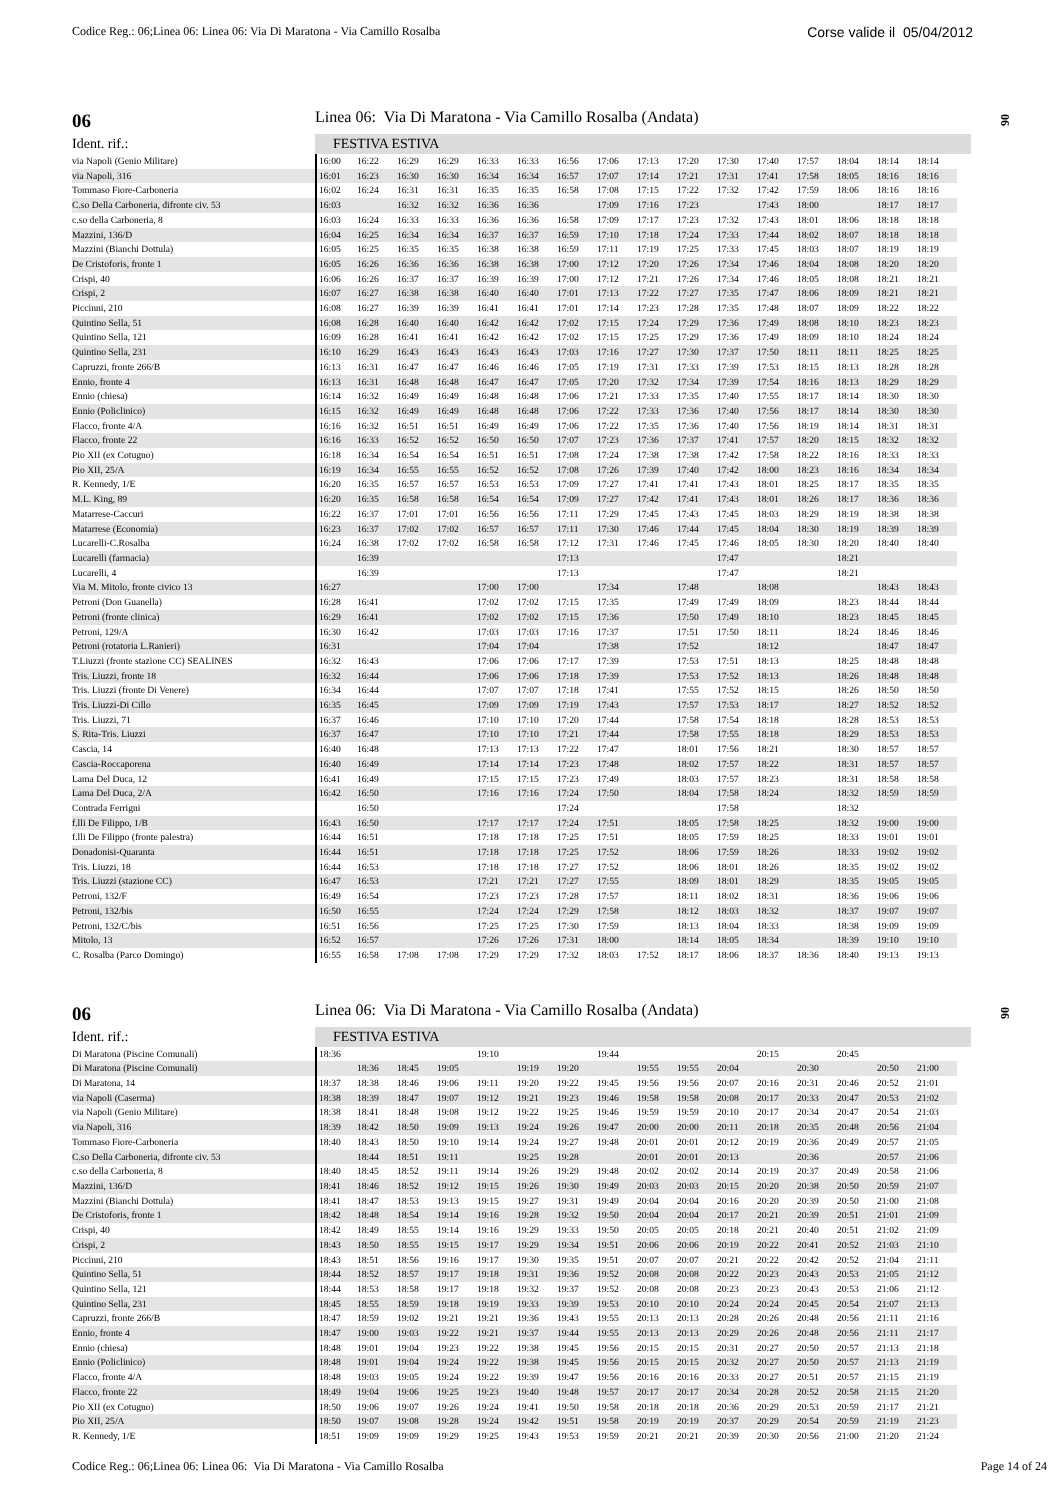Codice Reg.: 06;Linea 06: Linea 06: Via Di Maratona - Via Camillo Rosalba Corse valide il 05/04/2012
06 Linea 06: Via Di Maratona - Via Camillo Rosalba (Andata)
06
Ident. rif.: FESTIVA ESTIVA
| via Napoli (Genio Militare) | 16:00 | 16:22 | 16:29 | 16:29 | 16:33 | 16:33 | 16:56 | 17:06 | 17:13 | 17:20 | 17:30 | 17:40 | 17:57 | 18:04 | 18:14 | 18:14 |
| via Napoli, 316 | 16:01 | 16:23 | 16:30 | 16:30 | 16:34 | 16:34 | 16:57 | 17:07 | 17:14 | 17:21 | 17:31 | 17:41 | 17:58 | 18:05 | 18:16 | 18:16 |
| Tommaso Fiore-Carboneria | 16:02 | 16:24 | 16:31 | 16:31 | 16:35 | 16:35 | 16:58 | 17:08 | 17:15 | 17:22 | 17:32 | 17:42 | 17:59 | 18:06 | 18:16 | 18:16 |
| C.so Della Carboneria, difronte civ. 53 | 16:03 | | 16:32 | 16:32 | 16:36 | 16:36 | | 17:09 | 17:16 | 17:23 | | 17:43 | 18:00 | | 18:17 | 18:17 |
| c.so della Carboneria, 8 | 16:03 | 16:24 | 16:33 | 16:33 | 16:36 | 16:36 | 16:58 | 17:09 | 17:17 | 17:23 | 17:32 | 17:43 | 18:01 | 18:06 | 18:18 | 18:18 |
| Mazzini, 136/D | 16:04 | 16:25 | 16:34 | 16:34 | 16:37 | 16:37 | 16:59 | 17:10 | 17:18 | 17:24 | 17:33 | 17:44 | 18:02 | 18:07 | 18:18 | 18:18 |
| Mazzini (Bianchi Dottula) | 16:05 | 16:25 | 16:35 | 16:35 | 16:38 | 16:38 | 16:59 | 17:11 | 17:19 | 17:25 | 17:33 | 17:45 | 18:03 | 18:07 | 18:19 | 18:19 |
| De Cristoforis, fronte 1 | 16:05 | 16:26 | 16:36 | 16:36 | 16:38 | 16:38 | 17:00 | 17:12 | 17:20 | 17:26 | 17:34 | 17:46 | 18:04 | 18:08 | 18:20 | 18:20 |
| Crispi, 40 | 16:06 | 16:26 | 16:37 | 16:37 | 16:39 | 16:39 | 17:00 | 17:12 | 17:21 | 17:26 | 17:34 | 17:46 | 18:05 | 18:08 | 18:21 | 18:21 |
| Crispi, 2 | 16:07 | 16:27 | 16:38 | 16:38 | 16:40 | 16:40 | 17:01 | 17:13 | 17:22 | 17:27 | 17:35 | 17:47 | 18:06 | 18:09 | 18:21 | 18:21 |
| Piccinni, 210 | 16:08 | 16:27 | 16:39 | 16:39 | 16:41 | 16:41 | 17:01 | 17:14 | 17:23 | 17:28 | 17:35 | 17:48 | 18:07 | 18:09 | 18:22 | 18:22 |
| Quintino Sella, 51 | 16:08 | 16:28 | 16:40 | 16:40 | 16:42 | 16:42 | 17:02 | 17:15 | 17:24 | 17:29 | 17:36 | 17:49 | 18:08 | 18:10 | 18:23 | 18:23 |
| Quintino Sella, 121 | 16:09 | 16:28 | 16:41 | 16:41 | 16:42 | 16:42 | 17:02 | 17:15 | 17:25 | 17:29 | 17:36 | 17:49 | 18:09 | 18:10 | 18:24 | 18:24 |
| Quintino Sella, 231 | 16:10 | 16:29 | 16:43 | 16:43 | 16:43 | 16:43 | 17:03 | 17:16 | 17:27 | 17:30 | 17:37 | 17:50 | 18:11 | 18:11 | 18:25 | 18:25 |
| Capruzzi, fronte 266/B | 16:13 | 16:31 | 16:47 | 16:47 | 16:46 | 16:46 | 17:05 | 17:19 | 17:31 | 17:33 | 17:39 | 17:53 | 18:15 | 18:13 | 18:28 | 18:28 |
| Ennio, fronte 4 | 16:13 | 16:31 | 16:48 | 16:48 | 16:47 | 16:47 | 17:05 | 17:20 | 17:32 | 17:34 | 17:39 | 17:54 | 18:16 | 18:13 | 18:29 | 18:29 |
| Ennio (chiesa) | 16:14 | 16:32 | 16:49 | 16:49 | 16:48 | 16:48 | 17:06 | 17:21 | 17:33 | 17:35 | 17:40 | 17:55 | 18:17 | 18:14 | 18:30 | 18:30 |
| Ennio (Policlinico) | 16:15 | 16:32 | 16:49 | 16:49 | 16:48 | 16:48 | 17:06 | 17:22 | 17:33 | 17:36 | 17:40 | 17:56 | 18:17 | 18:14 | 18:30 | 18:30 |
| Flacco, fronte 4/A | 16:16 | 16:32 | 16:51 | 16:51 | 16:49 | 16:49 | 17:06 | 17:22 | 17:35 | 17:36 | 17:40 | 17:56 | 18:19 | 18:14 | 18:31 | 18:31 |
| Flacco, fronte 22 | 16:16 | 16:33 | 16:52 | 16:52 | 16:50 | 16:50 | 17:07 | 17:23 | 17:36 | 17:37 | 17:41 | 17:57 | 18:20 | 18:15 | 18:32 | 18:32 |
| Pio XII (ex Cotugno) | 16:18 | 16:34 | 16:54 | 16:54 | 16:51 | 16:51 | 17:08 | 17:24 | 17:38 | 17:38 | 17:42 | 17:58 | 18:22 | 18:16 | 18:33 | 18:33 |
| Pio XII, 25/A | 16:19 | 16:34 | 16:55 | 16:55 | 16:52 | 16:52 | 17:08 | 17:26 | 17:39 | 17:40 | 17:42 | 18:00 | 18:23 | 18:16 | 18:34 | 18:34 |
| R. Kennedy, 1/E | 16:20 | 16:35 | 16:57 | 16:57 | 16:53 | 16:53 | 17:09 | 17:27 | 17:41 | 17:41 | 17:43 | 18:01 | 18:25 | 18:17 | 18:35 | 18:35 |
| M.L. King, 89 | 16:20 | 16:35 | 16:58 | 16:58 | 16:54 | 16:54 | 17:09 | 17:27 | 17:42 | 17:41 | 17:43 | 18:01 | 18:26 | 18:17 | 18:36 | 18:36 |
| Matarrese-Caccuri | 16:22 | 16:37 | 17:01 | 17:01 | 16:56 | 16:56 | 17:11 | 17:29 | 17:45 | 17:43 | 17:45 | 18:03 | 18:29 | 18:19 | 18:38 | 18:38 |
| Matarrese (Economia) | 16:23 | 16:37 | 17:02 | 17:02 | 16:57 | 16:57 | 17:11 | 17:30 | 17:46 | 17:44 | 17:45 | 18:04 | 18:30 | 18:19 | 18:39 | 18:39 |
| Lucarelli-C.Rosalba | 16:24 | 16:38 | 17:02 | 17:02 | 16:58 | 16:58 | 17:12 | 17:31 | 17:46 | 17:45 | 17:46 | 18:05 | 18:30 | 18:20 | 18:40 | 18:40 |
| Lucarelli (farmacia) | | 16:39 | | | | | 17:13 | | | | 17:47 | | | 18:21 | | |
| Lucarelli, 4 | | 16:39 | | | | | 17:13 | | | | 17:47 | | | 18:21 | | |
| Via M. Mitolo, fronte civico 13 | 16:27 | | | | 17:00 | 17:00 | | 17:34 | | 17:48 | | 18:08 | | | 18:43 | 18:43 |
| Petroni (Don Guanella) | 16:28 | 16:41 | | | 17:02 | 17:02 | 17:15 | 17:35 | | 17:49 | 17:49 | 18:09 | | 18:23 | 18:44 | 18:44 |
| Petroni (fronte clinica) | 16:29 | 16:41 | | | 17:02 | 17:02 | 17:15 | 17:36 | | 17:50 | 17:49 | 18:10 | | 18:23 | 18:45 | 18:45 |
| Petroni, 129/A | 16:30 | 16:42 | | | 17:03 | 17:03 | 17:16 | 17:37 | | 17:51 | 17:50 | 18:11 | | 18:24 | 18:46 | 18:46 |
| Petroni (rotatoria L.Ranieri) | 16:31 | | | | 17:04 | 17:04 | | 17:38 | | 17:52 | | 18:12 | | | 18:47 | 18:47 |
| T.Liuzzi (fronte stazione CC) SEALINES | 16:32 | 16:43 | | | 17:06 | 17:06 | 17:17 | 17:39 | | 17:53 | 17:51 | 18:13 | | 18:25 | 18:48 | 18:48 |
| Tris. Liuzzi, fronte 18 | 16:32 | 16:44 | | | 17:06 | 17:06 | 17:18 | 17:39 | | 17:53 | 17:52 | 18:13 | | 18:26 | 18:48 | 18:48 |
| Tris. Liuzzi (fronte Di Venere) | 16:34 | 16:44 | | | 17:07 | 17:07 | 17:18 | 17:41 | | 17:55 | 17:52 | 18:15 | | 18:26 | 18:50 | 18:50 |
| Tris. Liuzzi-Di Cillo | 16:35 | 16:45 | | | 17:09 | 17:09 | 17:19 | 17:43 | | 17:57 | 17:53 | 18:17 | | 18:27 | 18:52 | 18:52 |
| Tris. Liuzzi, 71 | 16:37 | 16:46 | | | 17:10 | 17:10 | 17:20 | 17:44 | | 17:58 | 17:54 | 18:18 | | 18:28 | 18:53 | 18:53 |
| S. Rita-Tris. Liuzzi | 16:37 | 16:47 | | | 17:10 | 17:10 | 17:21 | 17:44 | | 17:58 | 17:55 | 18:18 | | 18:29 | 18:53 | 18:53 |
| Cascia, 14 | 16:40 | 16:48 | | | 17:13 | 17:13 | 17:22 | 17:47 | | 18:01 | 17:56 | 18:21 | | 18:30 | 18:57 | 18:57 |
| Cascia-Roccaporena | 16:40 | 16:49 | | | 17:14 | 17:14 | 17:23 | 17:48 | | 18:02 | 17:57 | 18:22 | | 18:31 | 18:57 | 18:57 |
| Lama Del Duca, 12 | 16:41 | 16:49 | | | 17:15 | 17:15 | 17:23 | 17:49 | | 18:03 | 17:57 | 18:23 | | 18:31 | 18:58 | 18:58 |
| Lama Del Duca, 2/A | 16:42 | 16:50 | | | 17:16 | 17:16 | 17:24 | 17:50 | | 18:04 | 17:58 | 18:24 | | 18:32 | 18:59 | 18:59 |
| Contrada Ferrigni | | 16:50 | | | | | 17:24 | | | | 17:58 | | | 18:32 | | |
| f.lli De Filippo, 1/B | 16:43 | 16:50 | | | 17:17 | 17:17 | 17:24 | 17:51 | | 18:05 | 17:58 | 18:25 | | 18:32 | 19:00 | 19:00 |
| f.lli De Filippo (fronte palestra) | 16:44 | 16:51 | | | 17:18 | 17:18 | 17:25 | 17:51 | | 18:05 | 17:59 | 18:25 | | 18:33 | 19:01 | 19:01 |
| Donadonisi-Quaranta | 16:44 | 16:51 | | | 17:18 | 17:18 | 17:25 | 17:52 | | 18:06 | 17:59 | 18:26 | | 18:33 | 19:02 | 19:02 |
| Tris. Liuzzi, 18 | 16:44 | 16:53 | | | 17:18 | 17:18 | 17:27 | 17:52 | | 18:06 | 18:01 | 18:26 | | 18:35 | 19:02 | 19:02 |
| Tris. Liuzzi (stazione CC) | 16:47 | 16:53 | | | 17:21 | 17:21 | 17:27 | 17:55 | | 18:09 | 18:01 | 18:29 | | 18:35 | 19:05 | 19:05 |
| Petroni, 132/F | 16:49 | 16:54 | | | 17:23 | 17:23 | 17:28 | 17:57 | | 18:11 | 18:02 | 18:31 | | 18:36 | 19:06 | 19:06 |
| Petroni, 132/bis | 16:50 | 16:55 | | | 17:24 | 17:24 | 17:29 | 17:58 | | 18:12 | 18:03 | 18:32 | | 18:37 | 19:07 | 19:07 |
| Petroni, 132/C/bis | 16:51 | 16:56 | | | 17:25 | 17:25 | 17:30 | 17:59 | | 18:13 | 18:04 | 18:33 | | 18:38 | 19:09 | 19:09 |
| Mitolo, 13 | 16:52 | 16:57 | | | 17:26 | 17:26 | 17:31 | 18:00 | | 18:14 | 18:05 | 18:34 | | 18:39 | 19:10 | 19:10 |
| C. Rosalba (Parco Domingo) | 16:55 | 16:58 | 17:08 | 17:08 | 17:29 | 17:29 | 17:32 | 18:03 | 17:52 | 18:17 | 18:06 | 18:37 | 18:36 | 18:40 | 19:13 | 19:13 |
06 Linea 06: Via Di Maratona - Via Camillo Rosalba (Andata)
06
Ident. rif.: FESTIVA ESTIVA
| Di Maratona (Piscine Comunali) | 18:36 | | | | 19:10 | | | 19:44 | | | | 20:15 | | 20:45 | | |
| Di Maratona (Piscine Comunali) | | 18:36 | 18:45 | 19:05 | | 19:19 | 19:20 | | 19:55 | 19:55 | 20:04 | | 20:30 | | 20:50 | 21:00 |
| Di Maratona, 14 | 18:37 | 18:38 | 18:46 | 19:06 | 19:11 | 19:20 | 19:22 | 19:45 | 19:56 | 19:56 | 20:07 | 20:16 | 20:31 | 20:46 | 20:52 | 21:01 |
| via Napoli (Caserma) | 18:38 | 18:39 | 18:47 | 19:07 | 19:12 | 19:21 | 19:23 | 19:46 | 19:58 | 19:58 | 20:08 | 20:17 | 20:33 | 20:47 | 20:53 | 21:02 |
| via Napoli (Genio Militare) | 18:38 | 18:41 | 18:48 | 19:08 | 19:12 | 19:22 | 19:25 | 19:46 | 19:59 | 19:59 | 20:10 | 20:17 | 20:34 | 20:47 | 20:54 | 21:03 |
| via Napoli, 316 | 18:39 | 18:42 | 18:50 | 19:09 | 19:13 | 19:24 | 19:26 | 19:47 | 20:00 | 20:00 | 20:11 | 20:18 | 20:35 | 20:48 | 20:56 | 21:04 |
| Tommaso Fiore-Carboneria | 18:40 | 18:43 | 18:50 | 19:10 | 19:14 | 19:24 | 19:27 | 19:48 | 20:01 | 20:01 | 20:12 | 20:19 | 20:36 | 20:49 | 20:57 | 21:05 |
| C.so Della Carboneria, difronte civ. 53 | | 18:44 | 18:51 | 19:11 | | 19:25 | 19:28 | | 20:01 | 20:01 | 20:13 | | 20:36 | | 20:57 | 21:06 |
| c.so della Carboneria, 8 | 18:40 | 18:45 | 18:52 | 19:11 | 19:14 | 19:26 | 19:29 | 19:48 | 20:02 | 20:02 | 20:14 | 20:19 | 20:37 | 20:49 | 20:58 | 21:06 |
| Mazzini, 136/D | 18:41 | 18:46 | 18:52 | 19:12 | 19:15 | 19:26 | 19:30 | 19:49 | 20:03 | 20:03 | 20:15 | 20:20 | 20:38 | 20:50 | 20:59 | 21:07 |
| Mazzini (Bianchi Dottula) | 18:41 | 18:47 | 18:53 | 19:13 | 19:15 | 19:27 | 19:31 | 19:49 | 20:04 | 20:04 | 20:16 | 20:20 | 20:39 | 20:50 | 21:00 | 21:08 |
| De Cristoforis, fronte 1 | 18:42 | 18:48 | 18:54 | 19:14 | 19:16 | 19:28 | 19:32 | 19:50 | 20:04 | 20:04 | 20:17 | 20:21 | 20:39 | 20:51 | 21:01 | 21:09 |
| Crispi, 40 | 18:42 | 18:49 | 18:55 | 19:14 | 19:16 | 19:29 | 19:33 | 19:50 | 20:05 | 20:05 | 20:18 | 20:21 | 20:40 | 20:51 | 21:02 | 21:09 |
| Crispi, 2 | 18:43 | 18:50 | 18:55 | 19:15 | 19:17 | 19:29 | 19:34 | 19:51 | 20:06 | 20:06 | 20:19 | 20:22 | 20:41 | 20:52 | 21:03 | 21:10 |
| Piccinni, 210 | 18:43 | 18:51 | 18:56 | 19:16 | 19:17 | 19:30 | 19:35 | 19:51 | 20:07 | 20:07 | 20:21 | 20:22 | 20:42 | 20:52 | 21:04 | 21:11 |
| Quintino Sella, 51 | 18:44 | 18:52 | 18:57 | 19:17 | 19:18 | 19:31 | 19:36 | 19:52 | 20:08 | 20:08 | 20:22 | 20:23 | 20:43 | 20:53 | 21:05 | 21:12 |
| Quintino Sella, 121 | 18:44 | 18:53 | 18:58 | 19:17 | 19:18 | 19:32 | 19:37 | 19:52 | 20:08 | 20:08 | 20:23 | 20:23 | 20:43 | 20:53 | 21:06 | 21:12 |
| Quintino Sella, 231 | 18:45 | 18:55 | 18:59 | 19:18 | 19:19 | 19:33 | 19:39 | 19:53 | 20:10 | 20:10 | 20:24 | 20:24 | 20:45 | 20:54 | 21:07 | 21:13 |
| Capruzzi, fronte 266/B | 18:47 | 18:59 | 19:02 | 19:21 | 19:21 | 19:36 | 19:43 | 19:55 | 20:13 | 20:13 | 20:28 | 20:26 | 20:48 | 20:56 | 21:11 | 21:16 |
| Ennio, fronte 4 | 18:47 | 19:00 | 19:03 | 19:22 | 19:21 | 19:37 | 19:44 | 19:55 | 20:13 | 20:13 | 20:29 | 20:26 | 20:48 | 20:56 | 21:11 | 21:17 |
| Ennio (chiesa) | 18:48 | 19:01 | 19:04 | 19:23 | 19:22 | 19:38 | 19:45 | 19:56 | 20:15 | 20:15 | 20:31 | 20:27 | 20:50 | 20:57 | 21:13 | 21:18 |
| Ennio (Policlinico) | 18:48 | 19:01 | 19:04 | 19:24 | 19:22 | 19:38 | 19:45 | 19:56 | 20:15 | 20:15 | 20:32 | 20:27 | 20:50 | 20:57 | 21:13 | 21:19 |
| Flacco, fronte 4/A | 18:48 | 19:03 | 19:05 | 19:24 | 19:22 | 19:39 | 19:47 | 19:56 | 20:16 | 20:16 | 20:33 | 20:27 | 20:51 | 20:57 | 21:15 | 21:19 |
| Flacco, fronte 22 | 18:49 | 19:04 | 19:06 | 19:25 | 19:23 | 19:40 | 19:48 | 19:57 | 20:17 | 20:17 | 20:34 | 20:28 | 20:52 | 20:58 | 21:15 | 21:20 |
| Pio XII (ex Cotugno) | 18:50 | 19:06 | 19:07 | 19:26 | 19:24 | 19:41 | 19:50 | 19:58 | 20:18 | 20:18 | 20:36 | 20:29 | 20:53 | 20:59 | 21:17 | 21:21 |
| Pio XII, 25/A | 18:50 | 19:07 | 19:08 | 19:28 | 19:24 | 19:42 | 19:51 | 19:58 | 20:19 | 20:19 | 20:37 | 20:29 | 20:54 | 20:59 | 21:19 | 21:23 |
| R. Kennedy, 1/E | 18:51 | 19:09 | 19:09 | 19:29 | 19:25 | 19:43 | 19:53 | 19:59 | 20:21 | 20:21 | 20:39 | 20:30 | 20:56 | 21:00 | 21:20 | 21:24 |
Codice Reg.: 06;Linea 06: Linea 06: Via Di Maratona - Via Camillo Rosalba Page 14 of 24